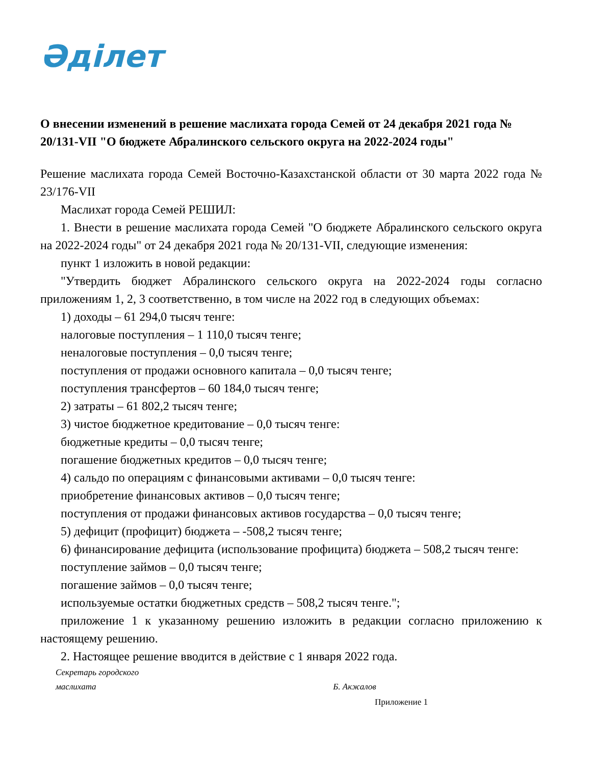Әділет
О внесении изменений в решение маслихата города Семей от 24 декабря 2021 года № 20/131-VII "О бюджете Абралинского сельского округа на 2022-2024 годы"
Решение маслихата города Семей Восточно-Казахстанской области от 30 марта 2022 года № 23/176-VII
Маслихат города Семей РЕШИЛ:
1. Внести в решение маслихата города Семей "О бюджете Абралинского сельского округа на 2022-2024 годы" от 24 декабря 2021 года № 20/131-VII, следующие изменения:
пункт 1 изложить в новой редакции:
"Утвердить бюджет Абралинского сельского округа на 2022-2024 годы согласно приложениям 1, 2, 3 соответственно, в том числе на 2022 год в следующих объемах:
1) доходы – 61 294,0 тысяч тенге:
налоговые поступления – 1 110,0 тысяч тенге;
неналоговые поступления – 0,0 тысяч тенге;
поступления от продажи основного капитала – 0,0 тысяч тенге;
поступления трансфертов – 60 184,0 тысяч тенге;
2) затраты – 61 802,2 тысяч тенге;
3) чистое бюджетное кредитование – 0,0 тысяч тенге:
бюджетные кредиты – 0,0 тысяч тенге;
погашение бюджетных кредитов – 0,0 тысяч тенге;
4) сальдо по операциям с финансовыми активами – 0,0 тысяч тенге:
приобретение финансовых активов – 0,0 тысяч тенге;
поступления от продажи финансовых активов государства – 0,0 тысяч тенге;
5) дефицит (профицит) бюджета – -508,2 тысяч тенге;
6) финансирование дефицита (использование профицита) бюджета – 508,2 тысяч тенге:
поступление займов – 0,0 тысяч тенге;
погашение займов – 0,0 тысяч тенге;
используемые остатки бюджетных средств – 508,2 тысяч тенге.";
приложение 1 к указанному решению изложить в редакции согласно приложению к настоящему решению.
2. Настоящее решение вводится в действие с 1 января 2022 года.
Секретарь городского
маслихата Б. Акжалов
Приложение 1